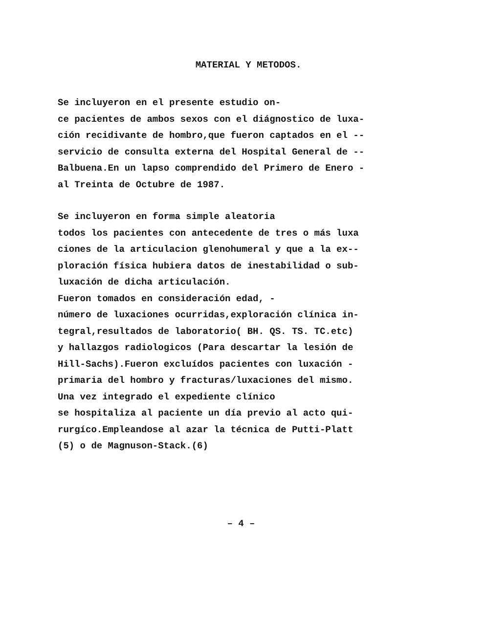MATERIAL Y METODOS.
Se incluyeron en el presente estudio on- ce pacientes de ambos sexos con el diágnostico de luxa- ción recidivante de hombro,que fueron captados en el -- servicio de consulta externa del Hospital General de -- Balbuena.En un lapso comprendido del Primero de Enero - al Treinta de Octubre de 1987.
Se incluyeron en forma simple aleatoria todos los pacientes con antecedente de tres o más luxa ciones de la articulacion glenohumeral y que a la ex-- ploración física hubiera datos de inestabilidad o sub- luxación de dicha articulación. Fueron tomados en consideración edad, - número de luxaciones ocurridas,exploración clínica in- tegral,resultados de laboratorio( BH. QS. TS. TC.etc) y hallazgos radiologicos (Para descartar la lesión de Hill-Sachs).Fueron excluídos pacientes con luxación - primaria del hombro y fracturas/luxaciones del mismo. Una vez integrado el expediente clínico se hospitaliza al paciente un día previo al acto qui- rurgíco.Empleandose al azar la técnica de Putti-Platt (5) o de Magnuson-Stack.(6)
– 4 –